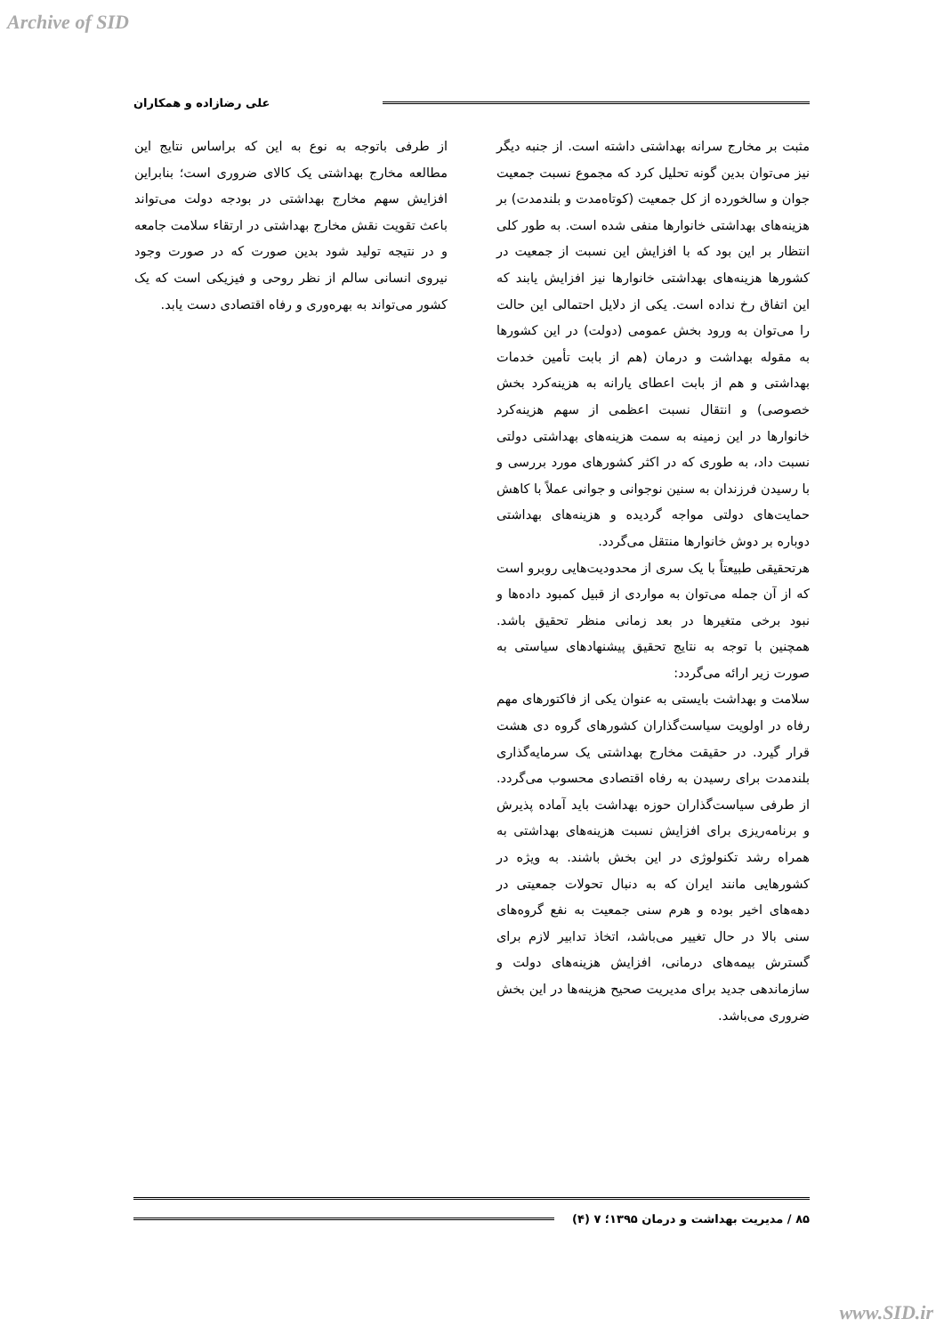Archive of SID
علی رضازاده و همکاران
مثبت بر مخارج سرانه بهداشتی داشته است. از جنبه دیگر نیز می‌توان بدین گونه تحلیل کرد که مجموع نسبت جمعیت جوان و سالخورده از کل جمعیت (کوتاه‌مدت و بلندمدت) بر هزینه‌های بهداشتی خانوارها منفی شده است. به طور کلی انتظار بر این بود که با افزایش این نسبت از جمعیت در کشورها هزینه‌های بهداشتی خانوارها نیز افزایش یابند که این اتفاق رخ نداده است. یکی از دلایل احتمالی این حالت را می‌توان به ورود بخش عمومی (دولت) در این کشورها به مقوله بهداشت و درمان (هم از بابت تأمین خدمات بهداشتی و هم از بابت اعطای یارانه به هزینه‌کرد بخش خصوصی) و انتقال نسبت اعظمی از سهم هزینه‌کرد خانوارها در این زمینه به سمت هزینه‌های بهداشتی دولتی نسبت داد، به طوری که در اکثر کشورهای مورد بررسی و با رسیدن فرزندان به سنین نوجوانی و جوانی عملاً با کاهش حمایت‌های دولتی مواجه گردیده و هزینه‌های بهداشتی دوباره بر دوش خانوارها منتقل می‌گردد.
هرتحقیقی طبیعتاً با یک سری از محدودیت‌هایی روبرو است که از آن جمله می‌توان به مواردی از قبیل کمبود داده‌ها و نبود برخی متغیرها در بعد زمانی منظر تحقیق باشد. همچنین با توجه به نتایج تحقیق پیشنهادهای سیاستی به صورت زیر ارائه می‌گردد:
سلامت و بهداشت بایستی به عنوان یکی از فاکتورهای مهم رفاه در اولویت سیاست‌گذاران کشورهای گروه دی هشت قرار گیرد. در حقیقت مخارج بهداشتی یک سرمایه‌گذاری بلندمدت برای رسیدن به رفاه اقتصادی محسوب می‌گردد. از طرفی سیاست‌گذاران حوزه بهداشت باید آماده پذیرش و برنامه‌ریزی برای افزایش نسبت هزینه‌های بهداشتی به همراه رشد تکنولوژی در این بخش باشند. به ویژه در کشورهایی مانند ایران که به دنبال تحولات جمعیتی در دهه‌های اخیر بوده و هرم سنی جمعیت به نفع گروه‌های سنی بالا در حال تغییر می‌باشد، اتخاذ تدابیر لازم برای گسترش بیمه‌های درمانی، افزایش هزینه‌های دولت و سازماندهی جدید برای مدیریت صحیح هزینه‌ها در این بخش ضروری می‌باشد.
از طرفی باتوجه به نوع به این که براساس نتایج این مطالعه مخارج بهداشتی یک کالای ضروری است؛ بنابراین افزایش سهم مخارج بهداشتی در بودجه دولت می‌تواند باعث تقویت نقش مخارج بهداشتی در ارتقاء سلامت جامعه و در نتیجه تولید شود بدین صورت که در صورت وجود نیروی انسانی سالم از نظر روحی و فیزیکی است که یک کشور می‌تواند به بهره‌وری و رفاه اقتصادی دست یابد.
۸۵ / مدیریت بهداشت و درمان ۱۳۹۵؛ ۷ (۴)
www.SID.ir